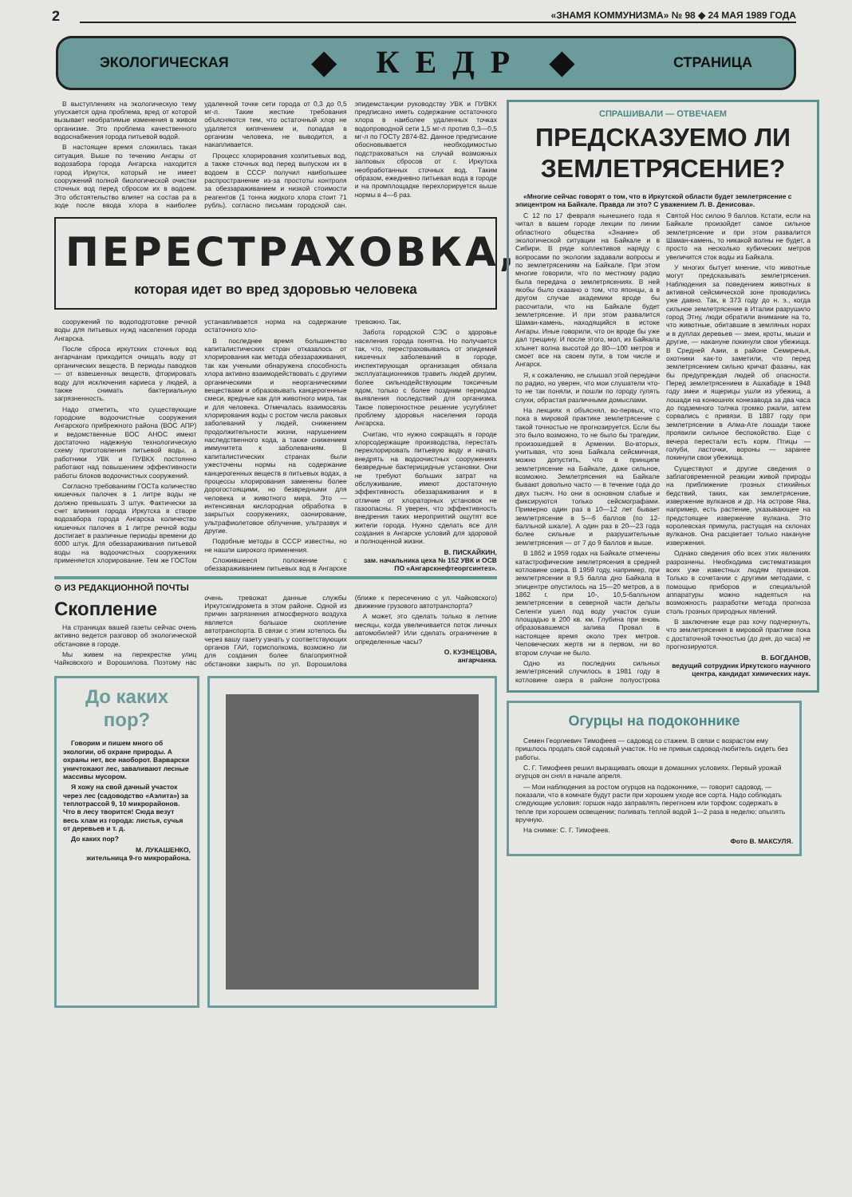2
«ЗНАМЯ КОММУНИЗМА» № 98 ◆ 24 МАЯ 1989 ГОДА
ЭКОЛОГИЧЕСКАЯ ◆ КЕДР ◆ СТРАНИЦА
В выступлениях на экологическую тему упускается одна проблема, вред от которой вызывает необратимые изменения в живом организме. Это проблема качественного водоснабжения города питьевой водой.
В настоящее время сложилась такая ситуация. Выше по течению Ангары от водозабора города Ангарска находится город Иркутск, который не имеет сооружений полной биологической очистки сточных вод перед сбросом их в водоем. Это обстоятельство влияет на состав ра в зоде после ввода хлора в наиболее удаленной точке сети города от 0,3 до 0,5 мг-л. Такие жесткие требования объясняются тем, что остаточный хлор не удаляется кипячением и, попадая в организм человека, не выводится, а накапливается.
Процесс хлорирования хозпитьевых вод, а также сточных вод перед выпуском их в водоем в СССР получил наибольшее распространение из-за простоты контроля за обеззараживанием и низкой стоимости реагентов (1 тонна жидкого хлора стоит 71 рубль). согласно письмам городской сан. эпидемстанции руководству УВК и ПУВКХ предписано иметь содержание остаточного хлора в наиболее удаленных точках водопроводной сети 1,5 мг-л против 0,3—0,5 мг-л по ГОСТу 2874-82. Данное предписание обосновывается необходимостью подстраховаться на случай возможных залповых сбросов от г. Иркутска необработанных сточных вод. Таким образом, ежедневно питьевая вода в городе и на промплощадке перехлорируется выше нормы в 4—6 раз.
ПЕРЕСТРАХОВКА,
которая идет во вред здоровью человека
сооружений по водоподготовке речной воды для питьевых нужд населения города Ангарска.
После сброса иркутских сточных вод ангарчанам приходится очищать воду от органических веществ. В периоды паводков — от взвешенных веществ, фторировать воду для исключения кариеса у людей, а также снимать бактериальную загрязненность.
Надо отметить, что существующие городские водоочистные сооружения Ангарского прибрежного района (ВОС АПР) и ведомственные ВОС АНОС имеют достаточно надежную технологическую схему приготовления питьевой воды, а работники УВК и ПУВКХ постоянно работают над повышением эффективности работы блоков водоочистных сооружений.
Согласно требованиям ГОСТа количество кишечных палочек в 1 литре воды не должно превышать 3 штук. Фактически за счет влияния города Иркутска в створе водозабора города Ангарска количество кишечных палочек в 1 литре речной воды достигает в различные периоды времени до 6000 штук. Для обеззараживания питьевой воды на водоочистных сооружениях применяется хлорирование. Тем же ГОСТом устанавливается норма на содержание остаточного хло-
В последнее время большинство капиталистических стран отказалось от хлорирования как метода обеззараживания, так как учеными обнаружена способность хлора активно взаимодействовать с другими органическими и неорганическими веществами и образовывать канцерогенные смеси, вредные как для животного мира, так и для человека. Отмечалась взаимосвязь хлорирования воды с ростом числа раковых заболеваний у людей, снижением продолжительности жизни, нарушением наследственного кода, а также снижением иммунитета к заболеваниям. В капиталистических странах были ужесточены нормы на содержание канцерогенных веществ в питьевых водах, а процессы хлорирования заменены более дорогостоящими, но безвредными для человека и животного мира. Это — интенсивная кислородная обработка в закрытых сооружениях, озонирование, ультрафиолетовое облучение, ультразвук и другие.
Подобные методы в СССР известны, но не нашли широкого применения.
Сложившееся положение с обеззараживанием питьевых вод в Ангарске тревожно. Так,
Забота городской СЭС о здоровье населения города понятна. Но получается так, что, перестраховываясь от эпидемий кишечных заболеваний в городе, инспектирующая организация обязала эксплуатационников травить людей другим, более сильнодействующим токсичным ядом, только с более поздним периодом выявления последствий для организма. Такое поверхностное решение усугубляет проблему здоровья населения города Ангарска.
Считаю, что нужно сокращать в городе хлорсодержащие производства, перестать перехлорировать питьевую воду и начать внедрять на водоочистных сооружениях безвредные бактерицидные установки. Они не требуют больших затрат на обслуживание, имеют достаточную эффективность обеззараживания и в отличие от хлораторных установок не газоопасны. Я уверен, что эффективность внедрения таких мероприятий ощутят все жители города. Нужно сделать все для создания в Ангарске условий для здоровой и полноценной жизни.
В. ПИСКАЙКИН,
зам. начальника цеха № 152 УВК и ОСВ ПО «Ангарскнефтеоргсинтез».
⊙ ИЗ РЕДАКЦИОННОЙ ПОЧТЫ
Скопление
На страницах вашей газеты сейчас очень активно ведется разговор об экологической обстановке в городе.
Мы живем на перекрестке улиц Чайковского и Ворошилова. Поэтому нас очень тревожат данные службы Иркутскгидромета в этом районе. Одной из причин загрязнения атмосферного воздуха является большое скопление автотранспорта. В связи с этим хотелось бы через вашу газету узнать у соответствующих органов ГАИ, горисполкома, возможно ли для создания более благоприятной обстановки закрыть по ул. Ворошилова (ближе к пересечению с ул. Чайковского) движение грузового автотранспорта?
А может, это сделать только в летние месяцы, когда увеличивается поток личных автомобилей? Или сделать ограничение в определенные часы?
О. КУЗНЕЦОВА,
ангарчанка.
До каких пор?
Говорим и пишем много об экологии, об охране природы. А охраны нет, все наоборот. Варварски уничтожают лес, заваливают лесные массивы мусором.
Я хожу на свой дачный участок через лес (садоводство «Аэлита») за теплотрассой 9, 10 микрорайонов. Что в лесу творится! Сюда везут весь хлам из города: листья, сучья от деревьев и т. д.
До каких пор?
М. ЛУКАШЕНКО,
жительница 9-го микрорайона.
СПРАШИВАЛИ — ОТВЕЧАЕМ
ПРЕДСКАЗУЕМО ЛИ ЗЕМЛЕТРЯСЕНИЕ?
«Многие сейчас говорят о том, что в Иркутской области будет землетрясение с эпицентром на Байкале. Правда ли это? С уважением Л. В. Денисова».
С 12 по 17 февраля нынешнего года я читал в вашем городе лекции по линии областного общества «Знание» об экологической ситуации на Байкале и в Сибири. В ряде коллективов наряду с вопросами по экологии задавали вопросы и по землетрясениям на Байкале. При этом многие говорили, что по местному радио была передача о землетрясениях. В ней якобы было сказано о том, что японцы, а в другом случае академики вроде бы рассчитали, что на Байкале будет землетрясение. И при этом развалится Шаман-камень, находящийся в истоке Ангары. Иные говорили, что он вроде бы уже дал трещину. И после этого, мол, из Байкала хлынет волна высотой до 80—100 метров и смоет все на своем пути, в том числе и Ангарск.
Я, к сожалению, не слышал этой передачи по радио, но уверен, что мои слушатели что-то не так поняли, и пошли по городу гулять слухи, обрастая различными домыслами.
На лекциях я объяснял, во-первых, что пока в мировой практике землетрясение с такой точностью не прогнозируется. Если бы это было возможно, то не было бы трагедии, произошедшей в Армении. Во-вторых, учитывая, что зона Байкала сейсмичная, можно допустить, что в принципе землетрясение на Байкале, даже сильное, возможно. Землетрясения на Байкале бывают довольно часто — в течение года до двух тысяч. Но они в основном слабые и фиксируются только сейсмографами. Примерно один раз в 10—12 лет бывает землетрясение в 5—6 баллов (по 12-балльной шкале). А один раз в 20—23 года более сильные и разрушительные землетрясения — от 7 до 9 баллов и выше.
В 1862 и 1959 годах на Байкале отмечены катастрофические землетрясения в средней котловине озера. В 1959 году, например, при землетрясении в 9,5 балла дно Байкала в эпицентре опустилось на 15—20 метров, а в 1862 г. при 10-, 10,5-балльном землетрясении в северной части дельты Селенги ушел под воду участок суши площадью в 200 кв. км. Глубина при вновь образовавшемся залива Провал в настоящее время около трех метров. Человеческих жертв ни в первом, ни во втором случае не было.
Одно из последних сильных землетрясений случилось в 1981 году в котловине озера в районе полуострова Святой Нос силою 9 баллов. Кстати, если на Байкале произойдет самое сильное землетрясение и при этом развалится Шаман-камень, то никакой волны не будет, а просто на несколько кубических метров увеличится сток воды из Байкала.
У многих бытует мнение, что животные могут предсказывать землетрясения. Наблюдения за поведением животных в активной сейсмической зоне проводились уже давно. Так, в 373 году до н. э., когда сильное землетрясение в Италии разрушило город Этну, люди обратили внимание на то, что животные, обитавшие в земляных норах и в дуплах деревьев — змеи, кроты, мыши и другие, — накануне покинули свои убежища. В Средней Азии, в районе Семиречья, охотники как-то заметили, что перед землетрясением сильно кричат фазаны, как бы предупреждая людей об опасности. Перед землетрясением в Ашхабаде в 1948 году змеи и ящерицы ушли из убежищ, а лошади на конюшнях конезавода за два часа до подземного толчка громко ржали, затем сорвались с привязи. В 1887 году при землетрясении в Алма-Ате лошади также проявили сильное беспокойство. Еще с вечера перестали есть корм. Птицы — голуби, ласточки, вороны — заранее покинули свои убежища.
Существуют и другие сведения о заблаговременной реакции живой природы на приближение грозных стихийных бедствий, таких, как землетрясение, извержение вулканов и др. На острове Ява, например, есть растение, указывающее на предстоящее извержение вулкана. Это королевская примула, растущая на склонах вулканов. Она расцветает только накануне извержения.
Однако сведения обо всех этих явлениях разрознены. Необходима систематизация всех уже известных людям признаков. Только в сочетании с другими методами, с помощью приборов и специальной аппаратуры можно надеяться на возможность разработки метода прогноза столь грозных природных явлений.
В заключение еще раз хочу подчеркнуть, что землетрясения в мировой практике пока с достаточной точностью (до дня, до часа) не прогнозируются.
В. БОГДАНОВ,
ведущий сотрудник Иркутского научного центра, кандидат химических наук.
Огурцы на подоконнике
Семен Георгиевич Тимофеев — садовод со стажем. В связи с возрастом ему пришлось продать свой садовый участок. Но не привык садовод-любитель сидеть без работы.
С. Г. Тимофеев решил выращивать овощи в домашних условиях. Первый урожай огурцов он снял в начале апреля.
— Мои наблюдения за ростом огурцов на подоконнике, — говорит садовод, — показали, что в комнате будут расти при хорошем уходе все сорта. Надо соблюдать следующие условия: горшок надо заправлять перегноем или торфом; содержать в тепле при хорошем освещении; поливать теплой водой 1—2 раза в неделю; опылять вручную.
На снимке: С. Г. Тимофеев.
Фото В. МАКСУЛЯ.